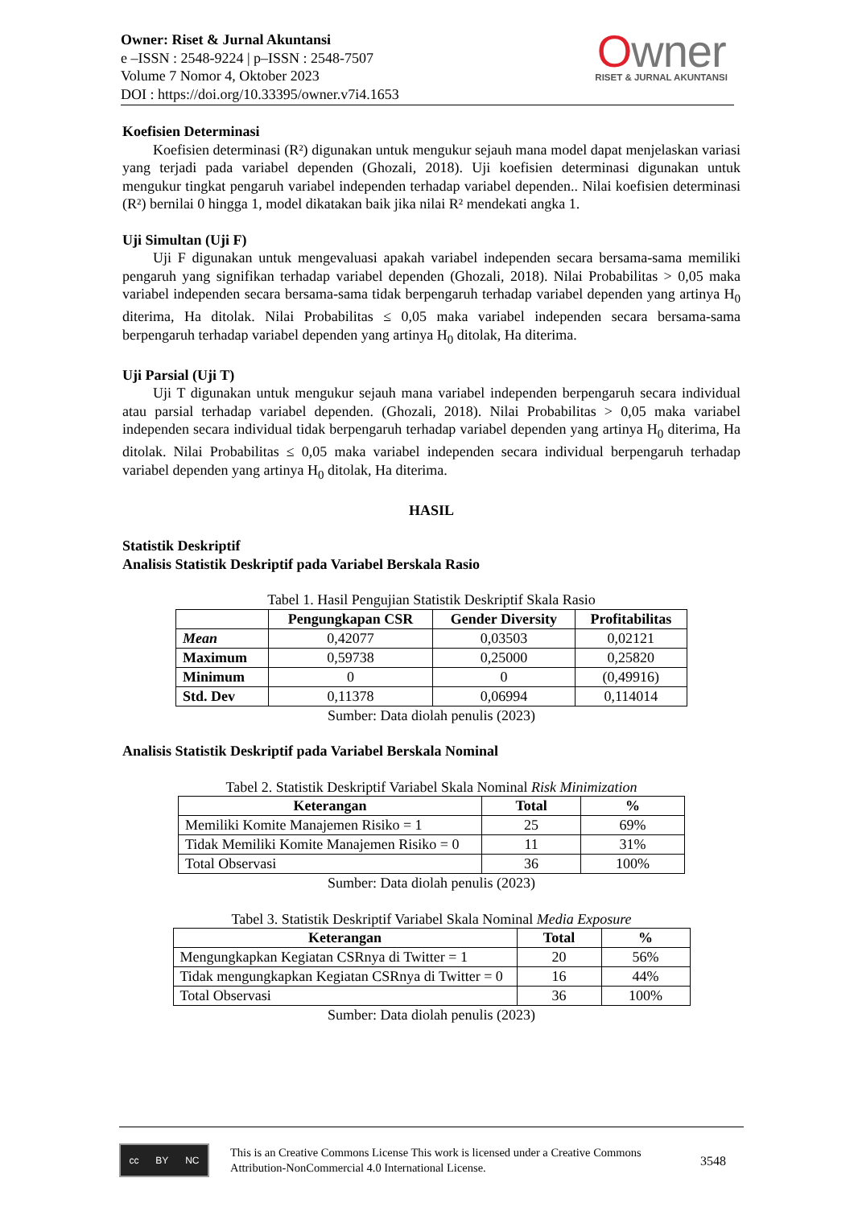Owner: Riset & Jurnal Akuntansi
e –ISSN : 2548-9224 | p–ISSN : 2548-7507
Volume 7 Nomor 4, Oktober 2023
DOI : https://doi.org/10.33395/owner.v7i4.1653
Owner
RISET & JURNAL AKUNTANSI
Koefisien Determinasi
Koefisien determinasi (R²) digunakan untuk mengukur sejauh mana model dapat menjelaskan variasi yang terjadi pada variabel dependen (Ghozali, 2018). Uji koefisien determinasi digunakan untuk mengukur tingkat pengaruh variabel independen terhadap variabel dependen.. Nilai koefisien determinasi (R²) bernilai 0 hingga 1, model dikatakan baik jika nilai R² mendekati angka 1.
Uji Simultan (Uji F)
Uji F digunakan untuk mengevaluasi apakah variabel independen secara bersama-sama memiliki pengaruh yang signifikan terhadap variabel dependen (Ghozali, 2018). Nilai Probabilitas > 0,05 maka variabel independen secara bersama-sama tidak berpengaruh terhadap variabel dependen yang artinya H<sub>0</sub> diterima, Ha ditolak. Nilai Probabilitas ≤ 0,05 maka variabel independen secara bersama-sama berpengaruh terhadap variabel dependen yang artinya H<sub>0</sub> ditolak, Ha diterima.
Uji Parsial (Uji T)
Uji T digunakan untuk mengukur sejauh mana variabel independen berpengaruh secara individual atau parsial terhadap variabel dependen. (Ghozali, 2018). Nilai Probabilitas > 0,05 maka variabel independen secara individual tidak berpengaruh terhadap variabel dependen yang artinya H<sub>0</sub> diterima, Ha ditolak. Nilai Probabilitas ≤ 0,05 maka variabel independen secara individual berpengaruh terhadap variabel dependen yang artinya H<sub>0</sub> ditolak, Ha diterima.
HASIL
Statistik Deskriptif
Analisis Statistik Deskriptif pada Variabel Berskala Rasio
Tabel 1. Hasil Pengujian Statistik Deskriptif Skala Rasio
| | Pengungkapan CSR | Gender Diversity | Profitabilitas |
| --- | --- | --- | --- |
| Mean | 0,42077 | 0,03503 | 0,02121 |
| Maximum | 0,59738 | 0,25000 | 0,25820 |
| Minimum | 0 | 0 | (0,49916) |
| Std. Dev | 0,11378 | 0,06994 | 0,114014 |
Sumber: Data diolah penulis (2023)
Analisis Statistik Deskriptif pada Variabel Berskala Nominal
Tabel 2. Statistik Deskriptif Variabel Skala Nominal Risk Minimization
| Keterangan | Total | % |
| --- | --- | --- |
| Memiliki Komite Manajemen Risiko = 1 | 25 | 69% |
| Tidak Memiliki Komite Manajemen Risiko = 0 | 11 | 31% |
| Total Observasi | 36 | 100% |
Sumber: Data diolah penulis (2023)
Tabel 3. Statistik Deskriptif Variabel Skala Nominal Media Exposure
| Keterangan | Total | % |
| --- | --- | --- |
| Mengungkapkan Kegiatan CSRnya di Twitter = 1 | 20 | 56% |
| Tidak mengungkapkan Kegiatan CSRnya di Twitter = 0 | 16 | 44% |
| Total Observasi | 36 | 100% |
Sumber: Data diolah penulis (2023)
cc BY NC
This is an Creative Commons License This work is licensed under a Creative Commons Attribution-NonCommercial 4.0 International License.
3548